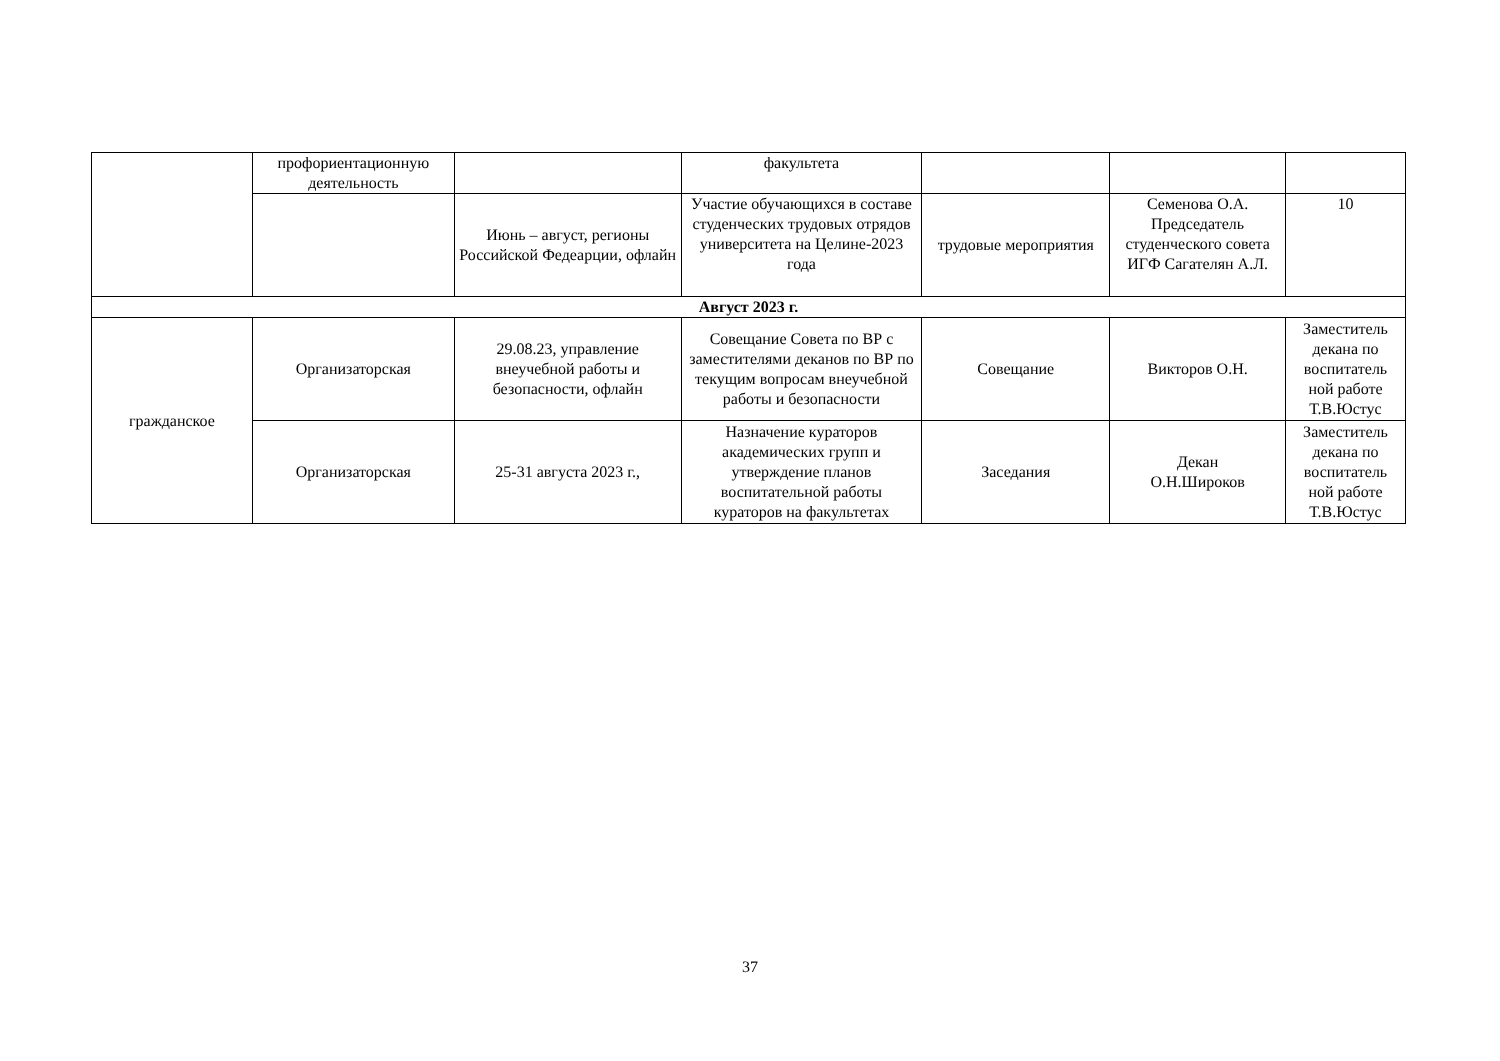| | профориентационную деятельность | | факультета | | | |
| | | Июнь – август, регионы Российской Федеарции, офлайн | Участие обучающихся в составе студенческих трудовых отрядов университета на Целине-2023 года | трудовые мероприятия | Семенова О.А. Председатель студенческого совета ИГФ Сагателян А.Л. | 10 |
| Август 2023 г. | | | | | | |
| гражданское | Организаторская | 29.08.23, управление внеучебной работы и безопасности, офлайн | Совещание Совета по ВР с заместителями деканов по ВР по текущим вопросам внеучебной работы и безопасности | Совещание | Викторов О.Н. | Заместитель декана по воспитатель ной работе Т.В.Юстус |
| | Организаторская | 25-31 августа 2023 г., | Назначение кураторов академических групп и утверждение планов воспитательной работы кураторов на факультетах | Заседания | Декан О.Н.Широков | Заместитель декана по воспитатель ной работе Т.В.Юстус |
37